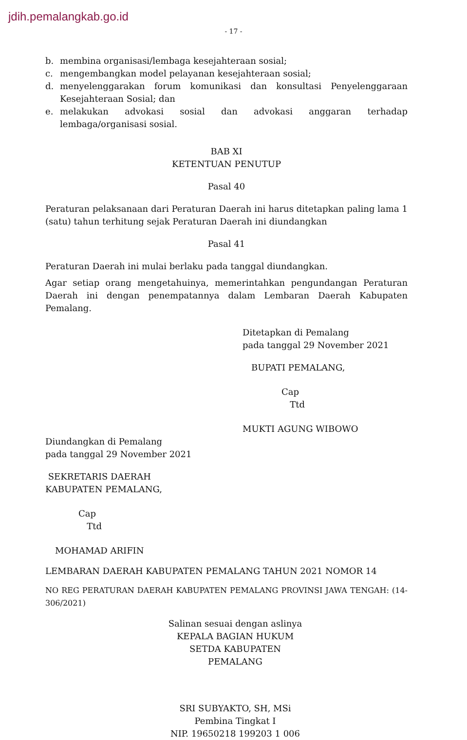jdih.pemalangkab.go.id
- 17 -
b. membina organisasi/lembaga kesejahteraan sosial;
c. mengembangkan model pelayanan kesejahteraan sosial;
d. menyelenggarakan forum komunikasi dan konsultasi Penyelenggaraan Kesejahteraan Sosial; dan
e. melakukan advokasi sosial dan advokasi anggaran terhadap lembaga/organisasi sosial.
BAB XI
KETENTUAN PENUTUP
Pasal 40
Peraturan pelaksanaan dari Peraturan Daerah ini harus ditetapkan paling lama 1 (satu) tahun terhitung sejak Peraturan Daerah ini diundangkan
Pasal 41
Peraturan Daerah ini mulai berlaku pada tanggal diundangkan.
Agar setiap orang mengetahuinya, memerintahkan pengundangan Peraturan Daerah ini dengan penempatannya dalam Lembaran Daerah Kabupaten Pemalang.
Ditetapkan di Pemalang
pada tanggal 29 November 2021
BUPATI PEMALANG,
Cap
Ttd
MUKTI AGUNG WIBOWO
Diundangkan di Pemalang
pada tanggal 29 November 2021
SEKRETARIS DAERAH
KABUPATEN PEMALANG,
Cap
Ttd
MOHAMAD ARIFIN
LEMBARAN DAERAH KABUPATEN PEMALANG TAHUN 2021 NOMOR 14
NO REG PERATURAN DAERAH KABUPATEN PEMALANG PROVINSI JAWA TENGAH: (14-306/2021)
Salinan sesuai dengan aslinya
KEPALA BAGIAN HUKUM
SETDA KABUPATEN PEMALANG
SRI SUBYAKTO, SH, MSi
Pembina Tingkat I
NIP. 19650218 199203 1 006